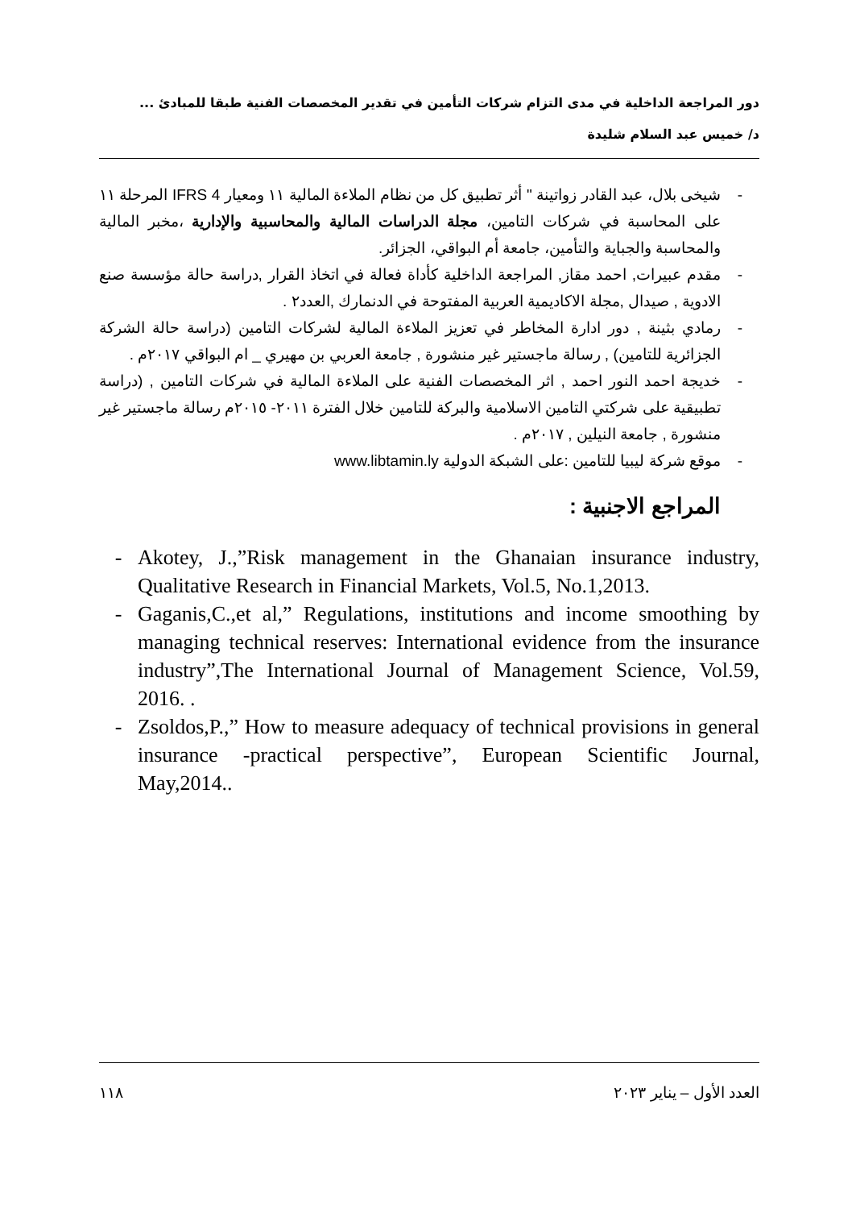دور المراجعة الداخلية في مدى التزام شركات التأمين في تقدير المخصصات الفنية طبقا للمبادئ ...
د/ خميس عبد السلام شليدة
- شيخى بلال، عبد القادر زواتينة " أثر تطبيق كل من نظام الملاءة المالية ١١ ومعيار IFRS 4 المرحلة ١١ على المحاسبة في شركات التامين، مجلة الدراسات المالية والمحاسبية والإدارية ،مخبر المالية والمحاسبة والجباية والتأمين، جامعة أم البواقي، الجزائر.
- مقدم عبيرات, احمد مقاز, المراجعة الداخلية كأداة فعالة في اتخاذ القرار ,دراسة حالة مؤسسة صنع الادوية , صيدال ,مجلة الاكاديمية العربية المفتوحة في الدنمارك ,العدد٢ .
- رمادي بثينة , دور ادارة المخاطر في تعزيز الملاءة المالية لشركات التامين (دراسة حالة الشركة الجزائرية للتامين) , رسالة ماجستير غير منشورة , جامعة العربي بن مهيري _ ام البواقي ٢٠١٧م .
- خديجة احمد النور احمد , اثر المخصصات الفنية على الملاءة المالية في شركات التامين , (دراسة تطبيقية على شركتي التامين الاسلامية والبركة للتامين خلال الفترة ٢٠١١- ٢٠١٥م رسالة ماجستير غير منشورة , جامعة النيلين , ٢٠١٧م .
- موقع شركة ليبيا للتامين :على الشبكة الدولية www.libtamin.ly
المراجع الاجنبية :
- Akotey, J.,”Risk management in the Ghanaian insurance industry, Qualitative Research in Financial Markets, Vol.5, No.1,2013.
- Gaganis,C.,et al,” Regulations, institutions and income smoothing by managing technical reserves: International evidence from the insurance industry”,The International Journal of Management Science, Vol.59, 2016. .
- Zsoldos,P.,” How to measure adequacy of technical provisions in general insurance -practical perspective”, European Scientific Journal, May,2014..
١١٨ العدد الأول – يناير ٢٠٢٣